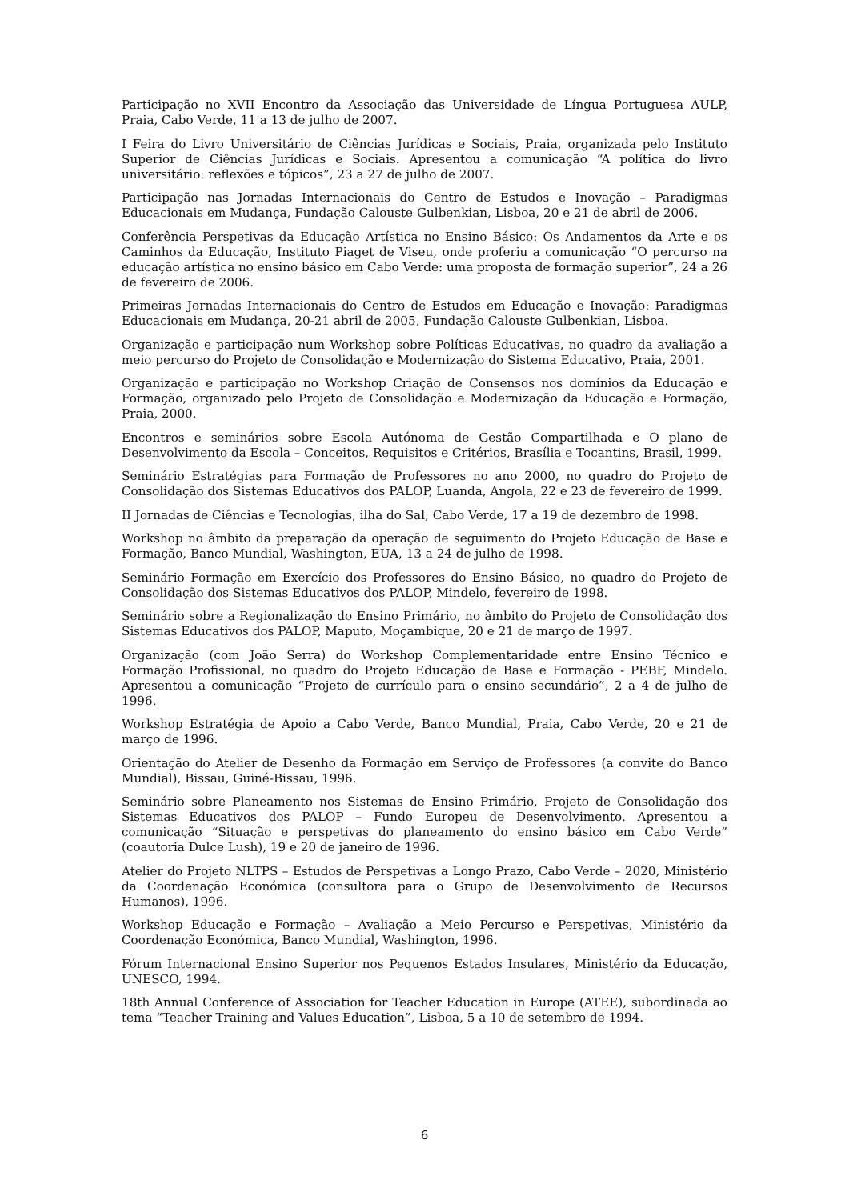Participação no XVII Encontro da Associação das Universidade de Língua Portuguesa AULP, Praia, Cabo Verde, 11 a 13 de julho de 2007.
I Feira do Livro Universitário de Ciências Jurídicas e Sociais, Praia, organizada pelo Instituto Superior de Ciências Jurídicas e Sociais. Apresentou a comunicação “A política do livro universitário: reflexões e tópicos”, 23 a 27 de julho de 2007.
Participação nas Jornadas Internacionais do Centro de Estudos e Inovação – Paradigmas Educacionais em Mudança, Fundação Calouste Gulbenkian, Lisboa, 20 e 21 de abril de 2006.
Conferência Perspetivas da Educação Artística no Ensino Básico: Os Andamentos da Arte e os Caminhos da Educação, Instituto Piaget de Viseu, onde proferiu a comunicação “O percurso na educação artística no ensino básico em Cabo Verde: uma proposta de formação superior”, 24 a 26 de fevereiro de 2006.
Primeiras Jornadas Internacionais do Centro de Estudos em Educação e Inovação: Paradigmas Educacionais em Mudança, 20-21 abril de 2005, Fundação Calouste Gulbenkian, Lisboa.
Organização e participação num Workshop sobre Políticas Educativas, no quadro da avaliação a meio percurso do Projeto de Consolidação e Modernização do Sistema Educativo, Praia, 2001.
Organização e participação no Workshop Criação de Consensos nos domínios da Educação e Formação, organizado pelo Projeto de Consolidação e Modernização da Educação e Formação, Praia, 2000.
Encontros e seminários sobre Escola Autónoma de Gestão Compartilhada e O plano de Desenvolvimento da Escola – Conceitos, Requisitos e Critérios, Brasília e Tocantins, Brasil, 1999.
Seminário Estratégias para Formação de Professores no ano 2000, no quadro do Projeto de Consolidação dos Sistemas Educativos dos PALOP, Luanda, Angola, 22 e 23 de fevereiro de 1999.
II Jornadas de Ciências e Tecnologias, ilha do Sal, Cabo Verde, 17 a 19 de dezembro de 1998.
Workshop no âmbito da preparação da operação de seguimento do Projeto Educação de Base e Formação, Banco Mundial, Washington, EUA, 13 a 24 de julho de 1998.
Seminário Formação em Exercício dos Professores do Ensino Básico, no quadro do Projeto de Consolidação dos Sistemas Educativos dos PALOP, Mindelo, fevereiro de 1998.
Seminário sobre a Regionalização do Ensino Primário, no âmbito do Projeto de Consolidação dos Sistemas Educativos dos PALOP, Maputo, Moçambique, 20 e 21 de março de 1997.
Organização (com João Serra) do Workshop Complementaridade entre Ensino Técnico e Formação Profissional, no quadro do Projeto Educação de Base e Formação - PEBF, Mindelo. Apresentou a comunicação “Projeto de currículo para o ensino secundário”, 2 a 4 de julho de 1996.
Workshop Estratégia de Apoio a Cabo Verde, Banco Mundial, Praia, Cabo Verde, 20 e 21 de março de 1996.
Orientação do Atelier de Desenho da Formação em Serviço de Professores (a convite do Banco Mundial), Bissau, Guiné-Bissau, 1996.
Seminário sobre Planeamento nos Sistemas de Ensino Primário, Projeto de Consolidação dos Sistemas Educativos dos PALOP – Fundo Europeu de Desenvolvimento. Apresentou a comunicação “Situação e perspetivas do planeamento do ensino básico em Cabo Verde” (coautoria Dulce Lush), 19 e 20 de janeiro de 1996.
Atelier do Projeto NLTPS – Estudos de Perspetivas a Longo Prazo, Cabo Verde – 2020, Ministério da Coordenação Económica (consultora para o Grupo de Desenvolvimento de Recursos Humanos), 1996.
Workshop Educação e Formação – Avaliação a Meio Percurso e Perspetivas, Ministério da Coordenação Económica, Banco Mundial, Washington, 1996.
Fórum Internacional Ensino Superior nos Pequenos Estados Insulares, Ministério da Educação, UNESCO, 1994.
18th Annual Conference of Association for Teacher Education in Europe (ATEE), subordinada ao tema “Teacher Training and Values Education”, Lisboa, 5 a 10 de setembro de 1994.
6